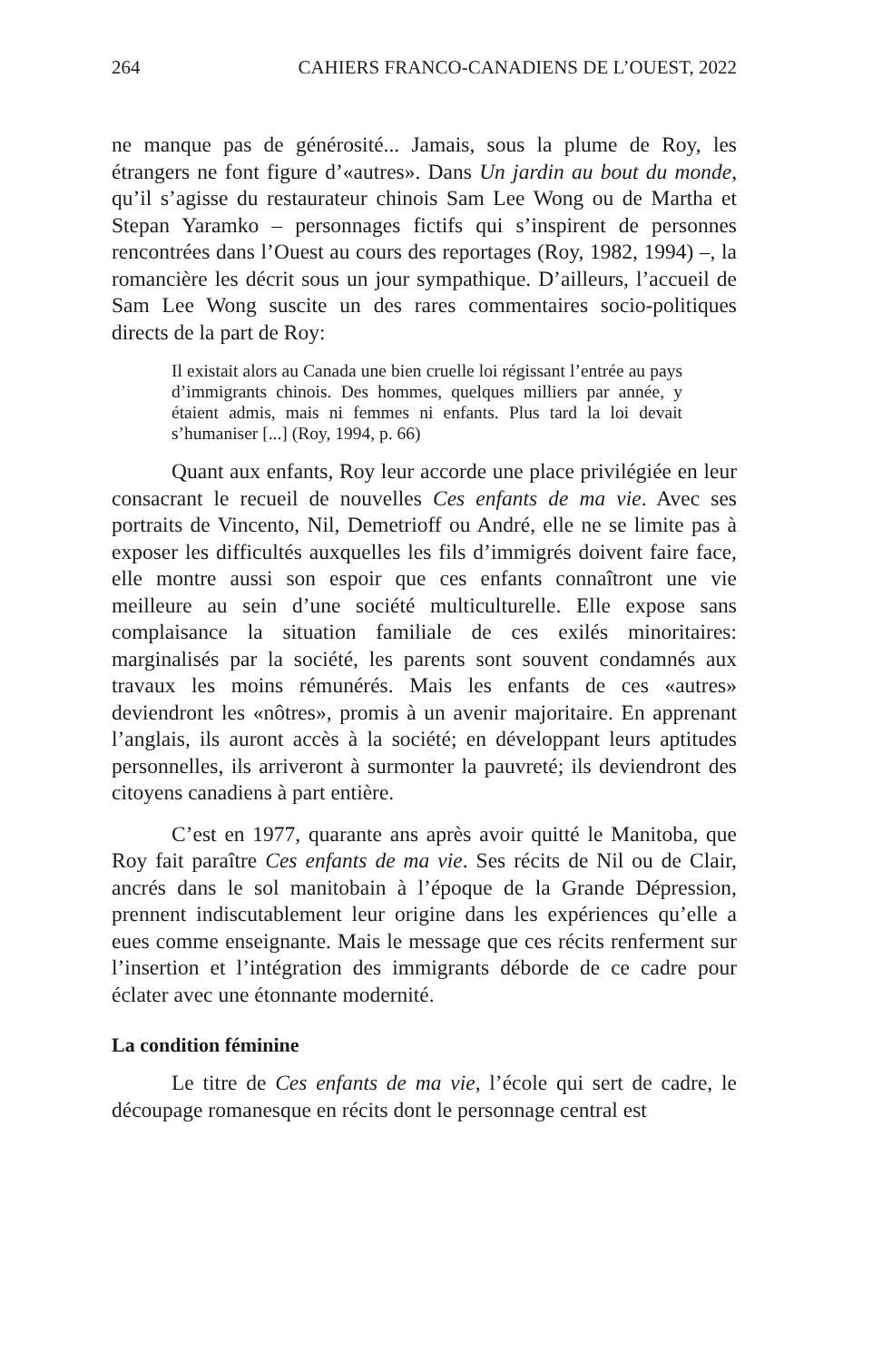264 CAHIERS FRANCO-CANADIENS DE L’OUEST, 2022
ne manque pas de générosité... Jamais, sous la plume de Roy, les étrangers ne font figure d’«autres». Dans Un jardin au bout du monde, qu’il s’agisse du restaurateur chinois Sam Lee Wong ou de Martha et Stepan Yaramko – personnages fictifs qui s’inspirent de personnes rencontrées dans l’Ouest au cours des reportages (Roy, 1982, 1994) –, la romancière les décrit sous un jour sympathique. D’ailleurs, l’accueil de Sam Lee Wong suscite un des rares commentaires socio-politiques directs de la part de Roy:
Il existait alors au Canada une bien cruelle loi régissant l’entrée au pays d’immigrants chinois. Des hommes, quelques milliers par année, y étaient admis, mais ni femmes ni enfants. Plus tard la loi devait s’humaniser [...] (Roy, 1994, p. 66)
Quant aux enfants, Roy leur accorde une place privilégiée en leur consacrant le recueil de nouvelles Ces enfants de ma vie. Avec ses portraits de Vincento, Nil, Demetrioff ou André, elle ne se limite pas à exposer les difficultés auxquelles les fils d’immigrés doivent faire face, elle montre aussi son espoir que ces enfants connaîtront une vie meilleure au sein d’une société multiculturelle. Elle expose sans complaisance la situation familiale de ces exilés minoritaires: marginalisés par la société, les parents sont souvent condamnés aux travaux les moins rémunérés. Mais les enfants de ces «autres» deviendront les «nôtres», promis à un avenir majoritaire. En apprenant l’anglais, ils auront accès à la société; en développant leurs aptitudes personnelles, ils arriveront à surmonter la pauvreté; ils deviendront des citoyens canadiens à part entière.
C’est en 1977, quarante ans après avoir quitté le Manitoba, que Roy fait paraître Ces enfants de ma vie. Ses récits de Nil ou de Clair, ancrés dans le sol manitobain à l’époque de la Grande Dépression, prennent indiscutablement leur origine dans les expériences qu’elle a eues comme enseignante. Mais le message que ces récits renferment sur l’insertion et l’intégration des immigrants déborde de ce cadre pour éclater avec une étonnante modernité.
La condition féminine
Le titre de Ces enfants de ma vie, l’école qui sert de cadre, le découpage romanesque en récits dont le personnage central est